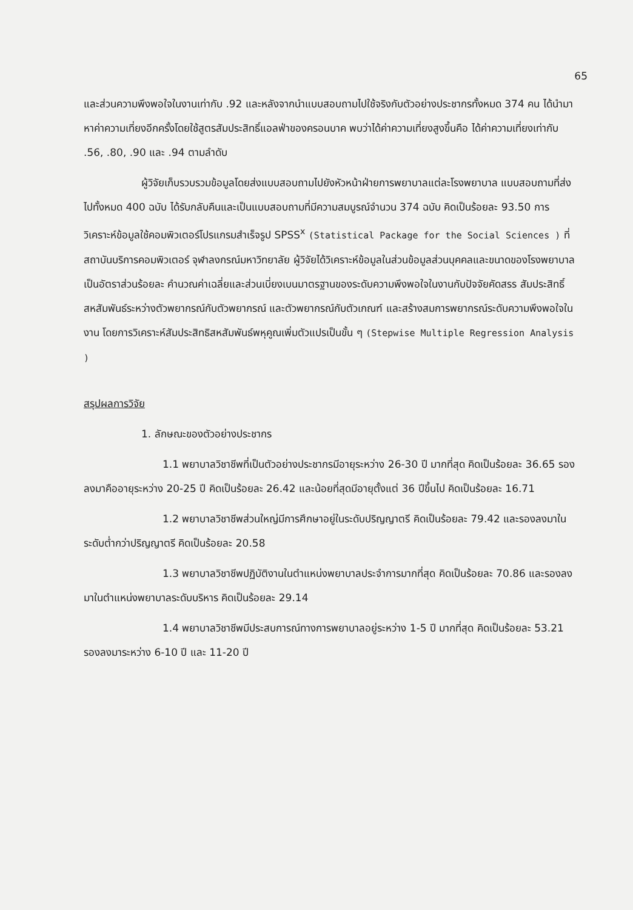65
และส่วนความพึงพอใจในงานเท่ากับ .92 และหลังจากนำแบบสอบถามไปใช้จริงกับตัวอย่างประชากรทั้งหมด 374 คน ได้นำมาหาค่าความเที่ยงอีกครั้งโดยใช้สูตรสัมประสิทธิ์แอลฟ่าของครอนบาค พบว่าได้ค่าความเที่ยงสูงขึ้นคือ ได้ค่าความเที่ยงเท่ากับ .56, .80, .90 และ .94 ตามลำดับ
ผู้วิจัยเก็บรวบรวมข้อมูลโดยส่งแบบสอบถามไปยังหัวหน้าฝ่ายการพยาบาลแต่ละโรงพยาบาล แบบสอบถามที่ส่งไปทั้งหมด 400 ฉบับ ได้รับกลับคืนและเป็นแบบสอบถามที่มีความสมบูรณ์จำนวน 374 ฉบับ คิดเป็นร้อยละ 93.50 การวิเคราะห์ข้อมูลใช้คอมพิวเตอร์โปรแกรมสำเร็จรูป SPSS<sup>x</sup> (Statistical Package for the Social Sciences ) ที่สถาบันบริการคอมพิวเตอร์ จุฬาลงกรณ์มหาวิทยาลัย ผู้วิจัยได้วิเคราะห์ข้อมูลในส่วนข้อมูลส่วนบุคคลและขนาดของโรงพยาบาลเป็นอัตราส่วนร้อยละ คำนวณค่าเฉลี่ยและส่วนเบี่ยงเบนมาตรฐานของระดับความพึงพอใจในงานกับปัจจัยคัดสรร สัมประสิทธิ์สหสัมพันธ์ระหว่างตัวพยากรณ์กับตัวพยากรณ์ และตัวพยากรณ์กับตัวเกณฑ์ และสร้างสมการพยากรณ์ระดับความพึงพอใจในงาน โดยการวิเคราะห์สัมประสิทธิสหสัมพันธ์พหุคูณเพิ่มตัวแปรเป็นขั้น ๆ (Stepwise Multiple Regression Analysis )
สรุปผลการวิจัย
1. ลักษณะของตัวอย่างประชากร
1.1 พยาบาลวิชาชีพที่เป็นตัวอย่างประชากรมีอายุระหว่าง 26-30 ปี มากที่สุด คิดเป็นร้อยละ 36.65 รองลงมาคืออายุระหว่าง 20-25 ปี คิดเป็นร้อยละ 26.42 และน้อยที่สุดมีอายุตั้งแต่ 36 ปีขึ้นไป คิดเป็นร้อยละ 16.71
1.2 พยาบาลวิชาชีพส่วนใหญ่มีการศึกษาอยู่ในระดับปริญญาตรี คิดเป็นร้อยละ 79.42 และรองลงมาในระดับต่ำกว่าปริญญาตรี คิดเป็นร้อยละ 20.58
1.3 พยาบาลวิชาชีพปฏิบัติงานในตำแหน่งพยาบาลประจำการมากที่สุด คิดเป็นร้อยละ 70.86 และรองลงมาในตำแหน่งพยาบาลระดับบริหาร คิดเป็นร้อยละ 29.14
1.4 พยาบาลวิชาชีพมีประสบการณ์ทางการพยาบาลอยู่ระหว่าง 1-5 ปี มากที่สุด คิดเป็นร้อยละ 53.21 รองลงมาระหว่าง 6-10 ปี และ 11-20 ปี